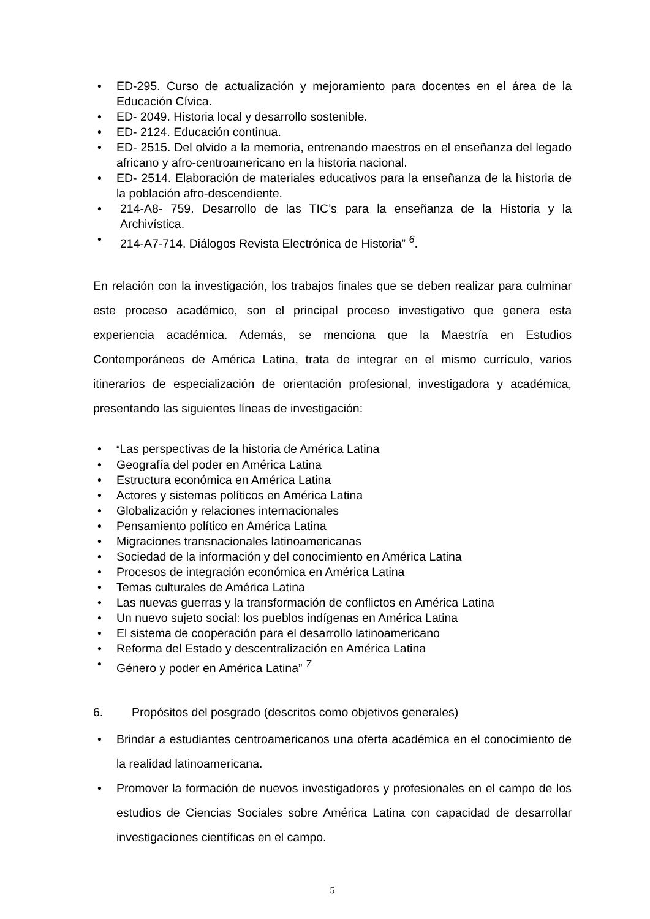• ED-295. Curso de actualización y mejoramiento para docentes en el área de la Educación Cívica.
• ED- 2049. Historia local y desarrollo sostenible.
• ED- 2124. Educación continua.
• ED- 2515. Del olvido a la memoria, entrenando maestros en el enseñanza del legado africano y afro-centroamericano en la historia nacional.
• ED- 2514. Elaboración de materiales educativos para la enseñanza de la historia de la población afro-descendiente.
• 214-A8- 759. Desarrollo de las TIC’s para la enseñanza de la Historia y la Archivística.
• 214-A7-714. Diálogos Revista Electrónica de Historia” <sup>6</sup>.
En relación con la investigación, los trabajos finales que se deben realizar para culminar este proceso académico, son el principal proceso investigativo que genera esta experiencia académica. Además, se menciona que la Maestría en Estudios Contemporáneos de América Latina, trata de integrar en el mismo currículo, varios itinerarios de especialización de orientación profesional, investigadora y académica, presentando las siguientes líneas de investigación:
• “Las perspectivas de la historia de América Latina
• Geografía del poder en América Latina
• Estructura económica en América Latina
• Actores y sistemas políticos en América Latina
• Globalización y relaciones internacionales
• Pensamiento político en América Latina
• Migraciones transnacionales latinoamericanas
• Sociedad de la información y del conocimiento en América Latina
• Procesos de integración económica en América Latina
• Temas culturales de América Latina
• Las nuevas guerras y la transformación de conflictos en América Latina
• Un nuevo sujeto social: los pueblos indígenas en América Latina
• El sistema de cooperación para el desarrollo latinoamericano
• Reforma del Estado y descentralización en América Latina
• Género y poder en América Latina” <sup>7</sup>
6. Propósitos del posgrado (descritos como objetivos generales)
• Brindar a estudiantes centroamericanos una oferta académica en el conocimiento de la realidad latinoamericana.
• Promover la formación de nuevos investigadores y profesionales en el campo de los estudios de Ciencias Sociales sobre América Latina con capacidad de desarrollar investigaciones científicas en el campo.
5